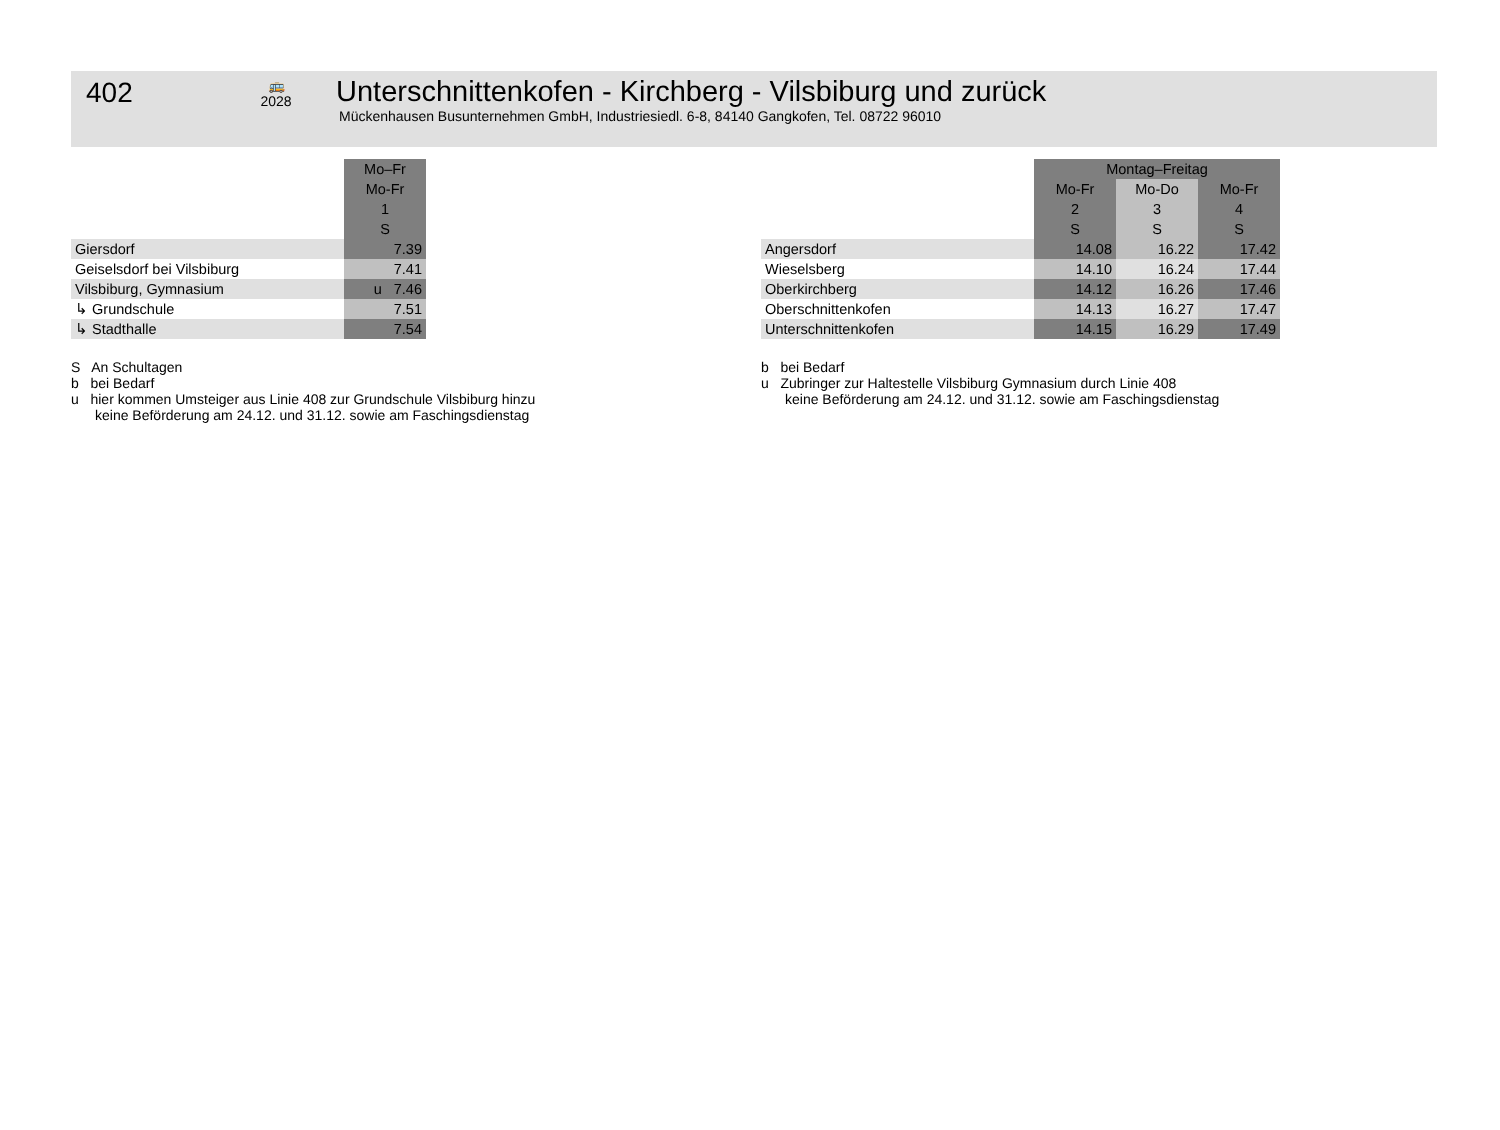402
🚌
2028
Unterschnittenkofen - Kirchberg - Vilsbiburg und zurück
Mückenhausen Busunternehmen GmbH, Industriesiedl. 6-8, 84140 Gangkofen, Tel. 08722 96010
| | Mo–Fr |
| | Mo-Fr 1 S |
| Giersdorf | 7.39 |
| Geiselsdorf bei Vilsbiburg | 7.41 |
| Vilsbiburg, Gymnasium | u 7.46 |
| ↳ Grundschule | 7.51 |
| ↳ Stadthalle | 7.54 |
S An Schultagen
b bei Bedarf
u hier kommen Umsteiger aus Linie 408 zur Grundschule Vilsbiburg hinzu
keine Beförderung am 24.12. und 31.12. sowie am Faschingsdienstag
| | Montag–Freitag | | |
| | Mo-Fr 2 S | Mo-Do 3 S | Mo-Fr 4 S |
| Angersdorf | 14.08 | 16.22 | 17.42 |
| Wieselsberg | 14.10 | 16.24 | 17.44 |
| Oberkirchberg | 14.12 | 16.26 | 17.46 |
| Oberschnittenkofen | 14.13 | 16.27 | 17.47 |
| Unterschnittenkofen | 14.15 | 16.29 | 17.49 |
b bei Bedarf
u Zubringer zur Haltestelle Vilsbiburg Gymnasium durch Linie 408
keine Beförderung am 24.12. und 31.12. sowie am Faschingsdienstag